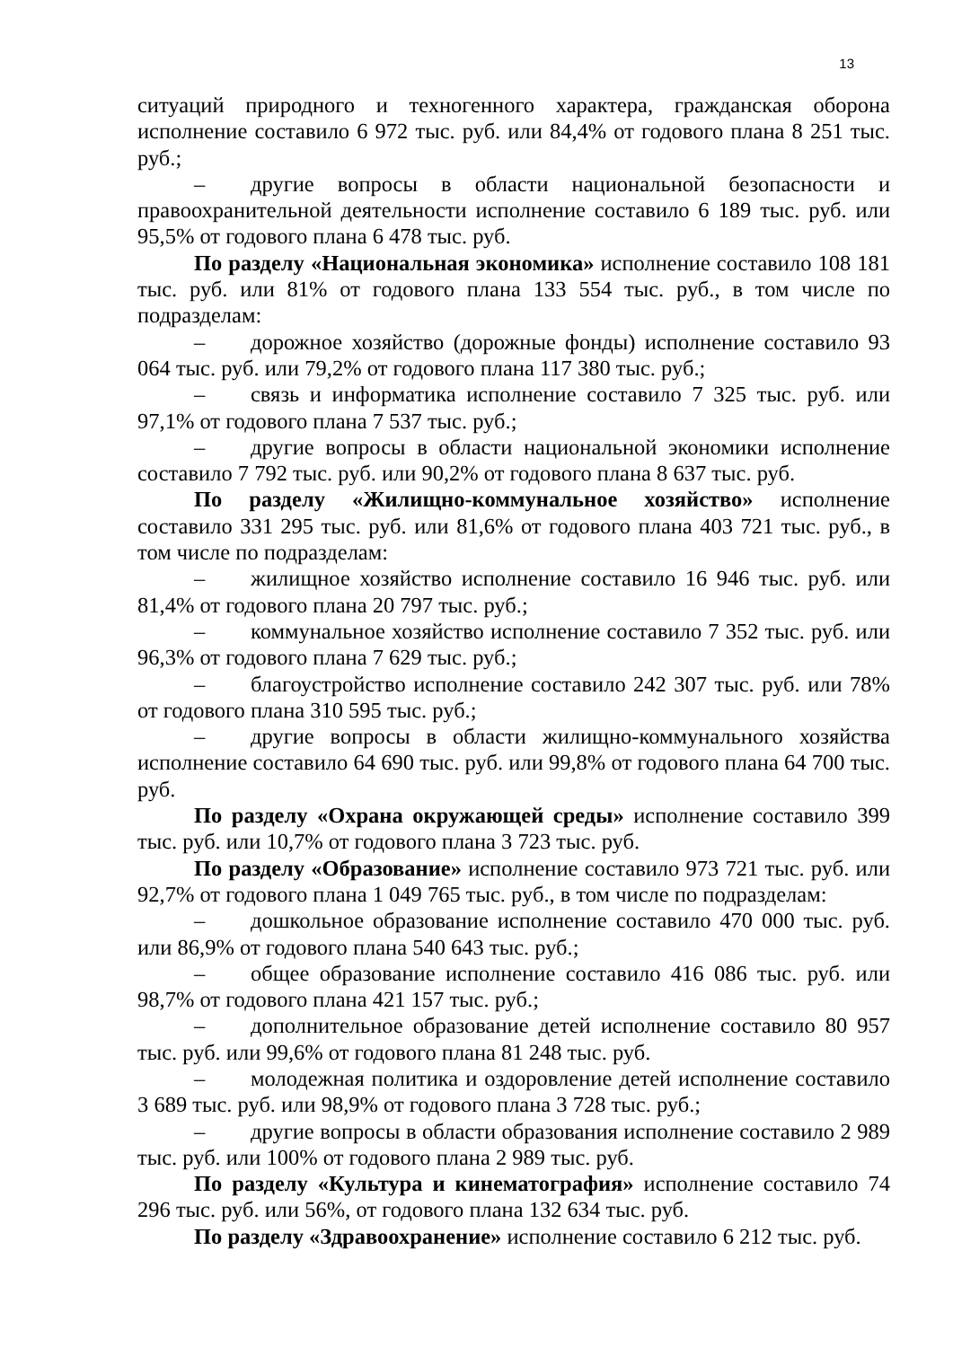13
ситуаций природного и техногенного характера, гражданская оборона исполнение составило 6 972 тыс. руб. или 84,4% от годового плана 8 251 тыс. руб.;
– другие вопросы в области национальной безопасности и правоохранительной деятельности исполнение составило 6 189 тыс. руб. или 95,5% от годового плана 6 478 тыс. руб.
По разделу «Национальная экономика» исполнение составило 108 181 тыс. руб. или 81% от годового плана 133 554 тыс. руб., в том числе по подразделам:
– дорожное хозяйство (дорожные фонды) исполнение составило 93 064 тыс. руб. или 79,2% от годового плана 117 380 тыс. руб.;
– связь и информатика исполнение составило 7 325 тыс. руб. или 97,1% от годового плана 7 537 тыс. руб.;
– другие вопросы в области национальной экономики исполнение составило 7 792 тыс. руб. или 90,2% от годового плана 8 637 тыс. руб.
По разделу «Жилищно-коммунальное хозяйство» исполнение составило 331 295 тыс. руб. или 81,6% от годового плана 403 721 тыс. руб., в том числе по подразделам:
– жилищное хозяйство исполнение составило 16 946 тыс. руб. или 81,4% от годового плана 20 797 тыс. руб.;
– коммунальное хозяйство исполнение составило 7 352 тыс. руб. или 96,3% от годового плана 7 629 тыс. руб.;
– благоустройство исполнение составило 242 307 тыс. руб. или 78% от годового плана 310 595 тыс. руб.;
– другие вопросы в области жилищно-коммунального хозяйства исполнение составило 64 690 тыс. руб. или 99,8% от годового плана 64 700 тыс. руб.
По разделу «Охрана окружающей среды» исполнение составило 399 тыс. руб. или 10,7% от годового плана 3 723 тыс. руб.
По разделу «Образование» исполнение составило 973 721 тыс. руб. или 92,7% от годового плана 1 049 765 тыс. руб., в том числе по подразделам:
– дошкольное образование исполнение составило 470 000 тыс. руб. или 86,9% от годового плана 540 643 тыс. руб.;
– общее образование исполнение составило 416 086 тыс. руб. или 98,7% от годового плана 421 157 тыс. руб.;
– дополнительное образование детей исполнение составило 80 957 тыс. руб. или 99,6% от годового плана 81 248 тыс. руб.
– молодежная политика и оздоровление детей исполнение составило 3 689 тыс. руб. или 98,9% от годового плана 3 728 тыс. руб.;
– другие вопросы в области образования исполнение составило 2 989 тыс. руб. или 100% от годового плана 2 989 тыс. руб.
По разделу «Культура и кинематография» исполнение составило 74 296 тыс. руб. или 56%, от годового плана 132 634 тыс. руб.
По разделу «Здравоохранение» исполнение составило 6 212 тыс. руб.